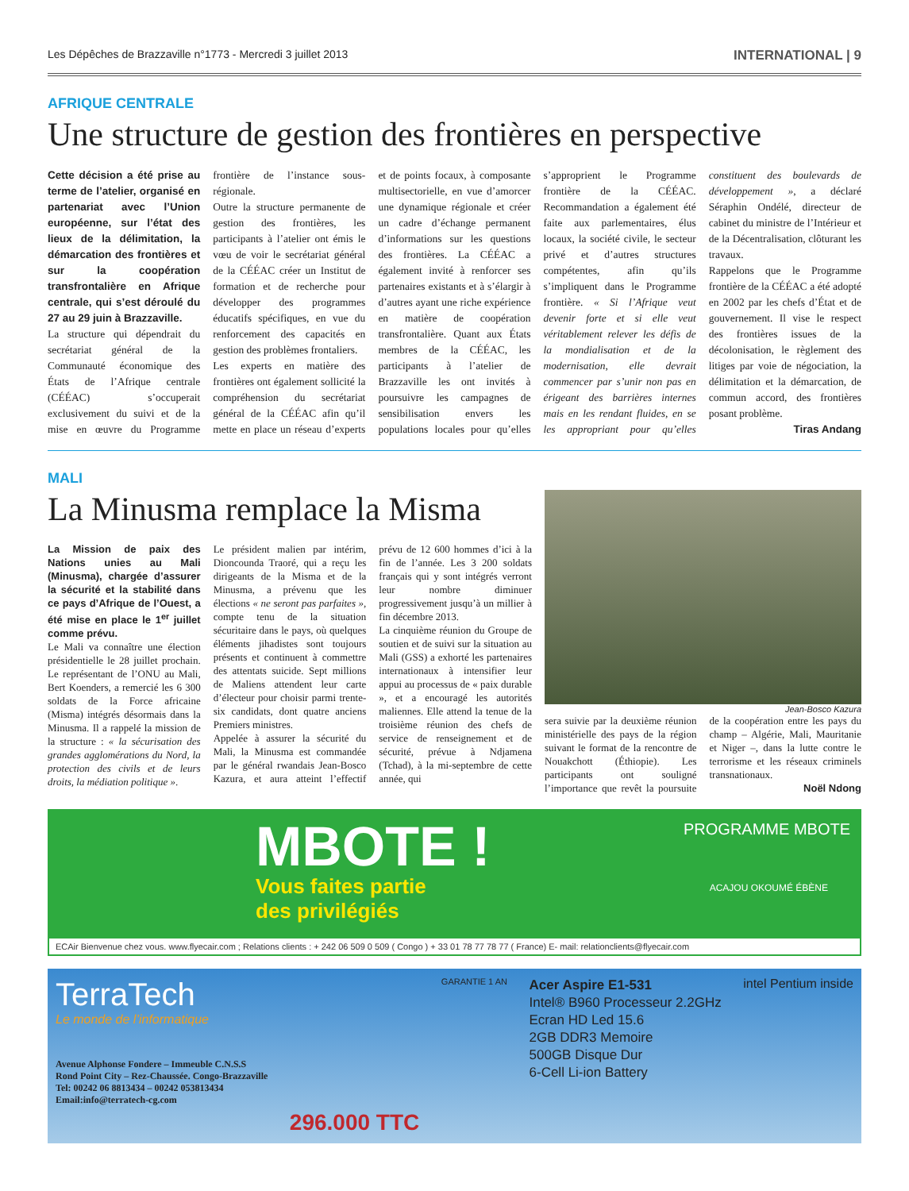Les Dépêches de Brazzaville n°1773 - Mercredi 3 juillet 2013 INTERNATIONAL | 9
AFRIQUE CENTRALE
Une structure de gestion des frontières en perspective
Cette décision a été prise au terme de l’atelier, organisé en partenariat avec l’Union européenne, sur l’état des lieux de la délimitation, la démarcation des frontières et sur la coopération transfrontalière en Afrique centrale, qui s’est déroulé du 27 au 29 juin à Brazzaville.
La structure qui dépendrait du secrétariat général de la Communauté économique des États de l’Afrique centrale (CÉÉAC) s’occuperait exclusivement du suivi et de la mise en œuvre du Programme frontière de l’instance sous-régionale.
Outre la structure permanente de gestion des frontières, les participants à l’atelier ont émis le vœu de voir le secrétariat général de la CÉÉAC créer un Institut de formation et de recherche pour développer des programmes éducatifs spécifiques, en vue du renforcement des capacités en gestion des problèmes frontaliers.
Les experts en matière des frontières ont également sollicité la compréhension du secrétariat général de la CÉÉAC afin qu’il mette en place un réseau d’experts et de points focaux, à composante multisectorielle, en vue d’amorcer une dynamique régionale et créer un cadre d’échange permanent d’informations sur les questions des frontières. La CÉÉAC a également invité à renforcer ses partenaires existants et à s’élargir à d’autres ayant une riche expérience en matière de coopération transfrontalière. Quant aux États membres de la CÉÉAC, les participants à l’atelier de Brazzaville les ont invités à poursuivre les campagnes de sensibilisation envers les populations locales pour qu’elles s’approprient le Programme frontière de la CÉÉAC. Recommandation a également été faite aux parlementaires, élus locaux, la société civile, le secteur privé et d’autres structures compétentes, afin qu’ils s’impliquent dans le Programme frontière. « Si l’Afrique veut devenir forte et si elle veut véritablement relever les défis de la mondialisation et de la modernisation, elle devrait commencer par s’unir non pas en érigeant des barrières internes mais en les rendant fluides, en se les appropriant pour qu’elles constituent des boulevards de développement », a déclaré Séraphin Ondélé, directeur de cabinet du ministre de l’Intérieur et de la Décentralisation, clôturant les travaux.
Rappelons que le Programme frontière de la CÉÉAC a été adopté en 2002 par les chefs d’État et de gouvernement. Il vise le respect des frontières issues de la décolonisation, le règlement des litiges par voie de négociation, la délimitation et la démarcation, de commun accord, des frontières posant problème.
Tiras Andang
MALI
La Minusma remplace la Misma
La Mission de paix des Nations unies au Mali (Minusma), chargée d’assurer la sécurité et la stabilité dans ce pays d’Afrique de l’Ouest, a été mise en place le 1<sup>er</sup> juillet comme prévu.
Le Mali va connaître une élection présidentielle le 28 juillet prochain. Le représentant de l’ONU au Mali, Bert Koenders, a remercié les 6 300 soldats de la Force africaine (Misma) intégrés désormais dans la Minusma. Il a rappelé la mission de la structure : « la sécurisation des grandes agglomérations du Nord, la protection des civils et de leurs droits, la médiation politique ».
Le président malien par intérim, Dioncounda Traoré, qui a reçu les dirigeants de la Misma et de la Minusma, a prévenu que les élections « ne seront pas parfaites », compte tenu de la situation sécuritaire dans le pays, où quelques éléments jihadistes sont toujours présents et continuent à commettre des attentats suicide. Sept millions de Maliens attendent leur carte d’électeur pour choisir parmi trente-six candidats, dont quatre anciens Premiers ministres.
Appelée à assurer la sécurité du Mali, la Minusma est commandée par le général rwandais Jean-Bosco Kazura, et aura atteint l’effectif prévu de 12 600 hommes d’ici à la fin de l’année. Les 3 200 soldats français qui y sont intégrés verront leur nombre diminuer progressivement jusqu’à un millier à fin décembre 2013.
La cinquième réunion du Groupe de soutien et de suivi sur la situation au Mali (GSS) a exhorté les partenaires internationaux à intensifier leur appui au processus de « paix durable », et a encouragé les autorités maliennes. Elle attend la tenue de la troisième réunion des chefs de service de renseignement et de sécurité, prévue à Ndjamena (Tchad), à la mi-septembre de cette année, qui
Jean-Bosco Kazura
sera suivie par la deuxième réunion ministérielle des pays de la région suivant le format de la rencontre de Nouakchott (Éthiopie). Les participants ont souligné l’importance que revêt la poursuite de la coopération entre les pays du champ – Algérie, Mali, Mauritanie et Niger –, dans la lutte contre le terrorisme et les réseaux criminels transnationaux.
Noël Ndong
MBOTE !
Vous faites partie
des privilégiés
PROGRAMME MBOTE
ACAJOU OKOUMÉ ÉBÈNE
ECAir Bienvenue chez vous. www.flyecair.com ; Relations clients : + 242 06 509 0 509 ( Congo ) + 33 01 78 77 78 77 ( France) E- mail: relationclients@flyecair.com
TerraTech
Le monde de l’informatique
Avenue Alphonse Fondere – Immeuble C.N.S.S
Rond Point City – Rez-Chaussée. Congo-Brazzaville
Tel: 00242 06 8813434 – 00242 053813434
Email:info@terratech-cg.com
296.000 TTC
GARANTIE 1 AN
Acer Aspire E1-531
Intel® B960 Processeur 2.2GHz
Ecran HD Led 15.6
2GB DDR3 Memoire
500GB Disque Dur
6-Cell Li-ion Battery
intel Pentium inside